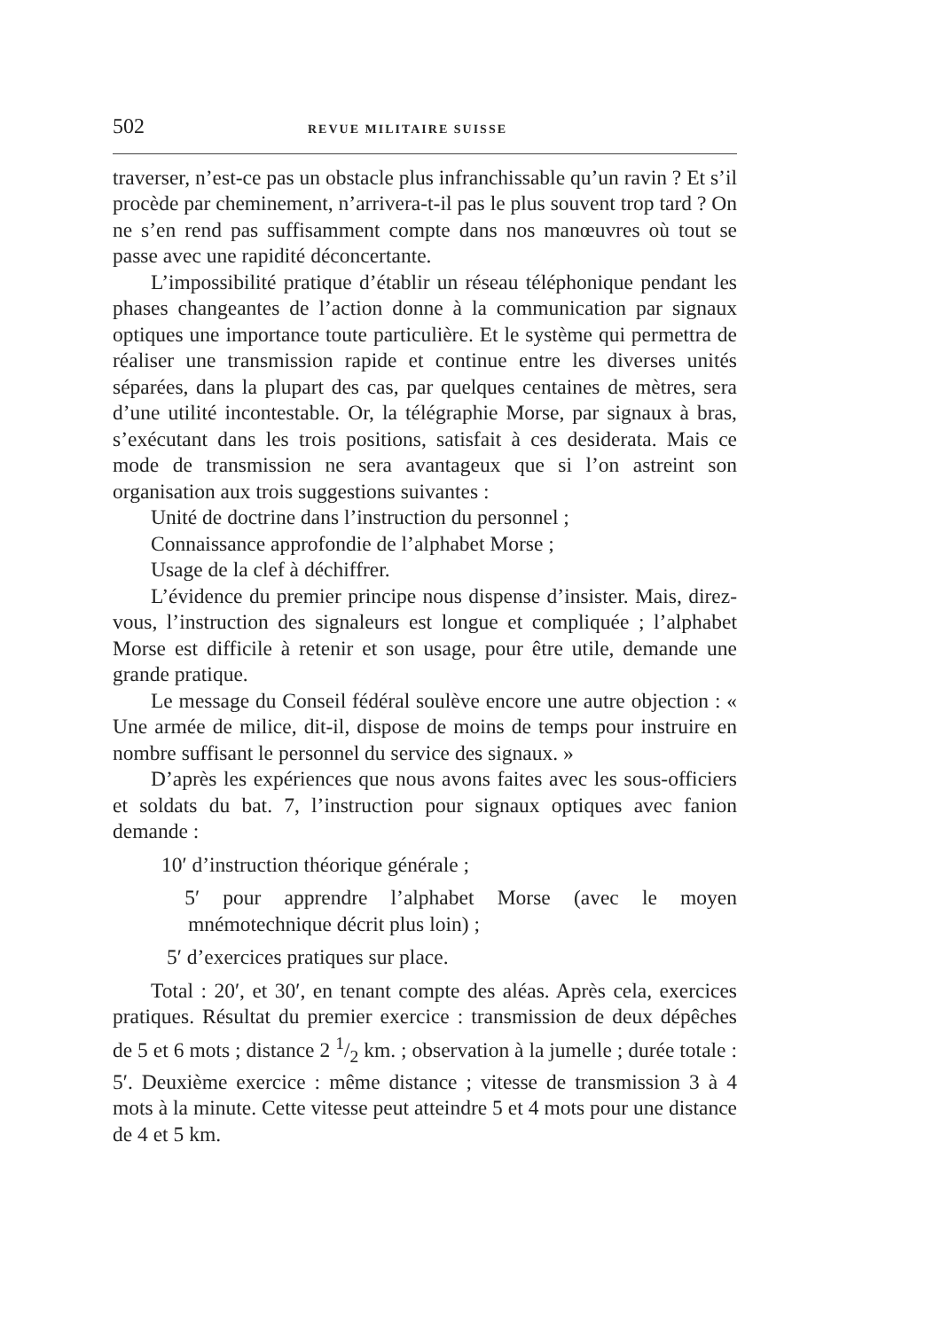502 REVUE MILITAIRE SUISSE
traverser, n’est-ce pas un obstacle plus infranchissable qu’un ravin ? Et s’il procède par cheminement, n’arrivera-t-il pas le plus souvent trop tard ? On ne s’en rend pas suffisamment compte dans nos manœuvres où tout se passe avec une rapidité déconcertante.
L’impossibilité pratique d’établir un réseau téléphonique pendant les phases changeantes de l’action donne à la communication par signaux optiques une importance toute particulière. Et le système qui permettra de réaliser une transmission rapide et continue entre les diverses unités séparées, dans la plupart des cas, par quelques centaines de mètres, sera d’une utilité incontestable. Or, la télégraphie Morse, par signaux à bras, s’exécutant dans les trois positions, satisfait à ces desiderata. Mais ce mode de transmission ne sera avantageux que si l’on astreint son organisation aux trois suggestions suivantes :
Unité de doctrine dans l’instruction du personnel ;
Connaissance approfondie de l’alphabet Morse ;
Usage de la clef à déchiffrer.
L’évidence du premier principe nous dispense d’insister. Mais, direz-vous, l’instruction des signaleurs est longue et compliquée ; l’alphabet Morse est difficile à retenir et son usage, pour être utile, demande une grande pratique.
Le message du Conseil fédéral soulève encore une autre objection : « Une armée de milice, dit-il, dispose de moins de temps pour instruire en nombre suffisant le personnel du service des signaux. »
D’après les expériences que nous avons faites avec les sous-officiers et soldats du bat. 7, l’instruction pour signaux optiques avec fanion demande :
10′ d’instruction théorique générale ;
5′ pour apprendre l’alphabet Morse (avec le moyen mnémotechnique décrit plus loin) ;
5′ d’exercices pratiques sur place.
Total : 20′, et 30′, en tenant compte des aléas. Après cela, exercices pratiques. Résultat du premier exercice : transmission de deux dépêches de 5 et 6 mots ; distance 2 1/2 km. ; observation à la jumelle ; durée totale : 5′. Deuxième exercice : même distance ; vitesse de transmission 3 à 4 mots à la minute. Cette vitesse peut atteindre 5 et 4 mots pour une distance de 4 et 5 km.